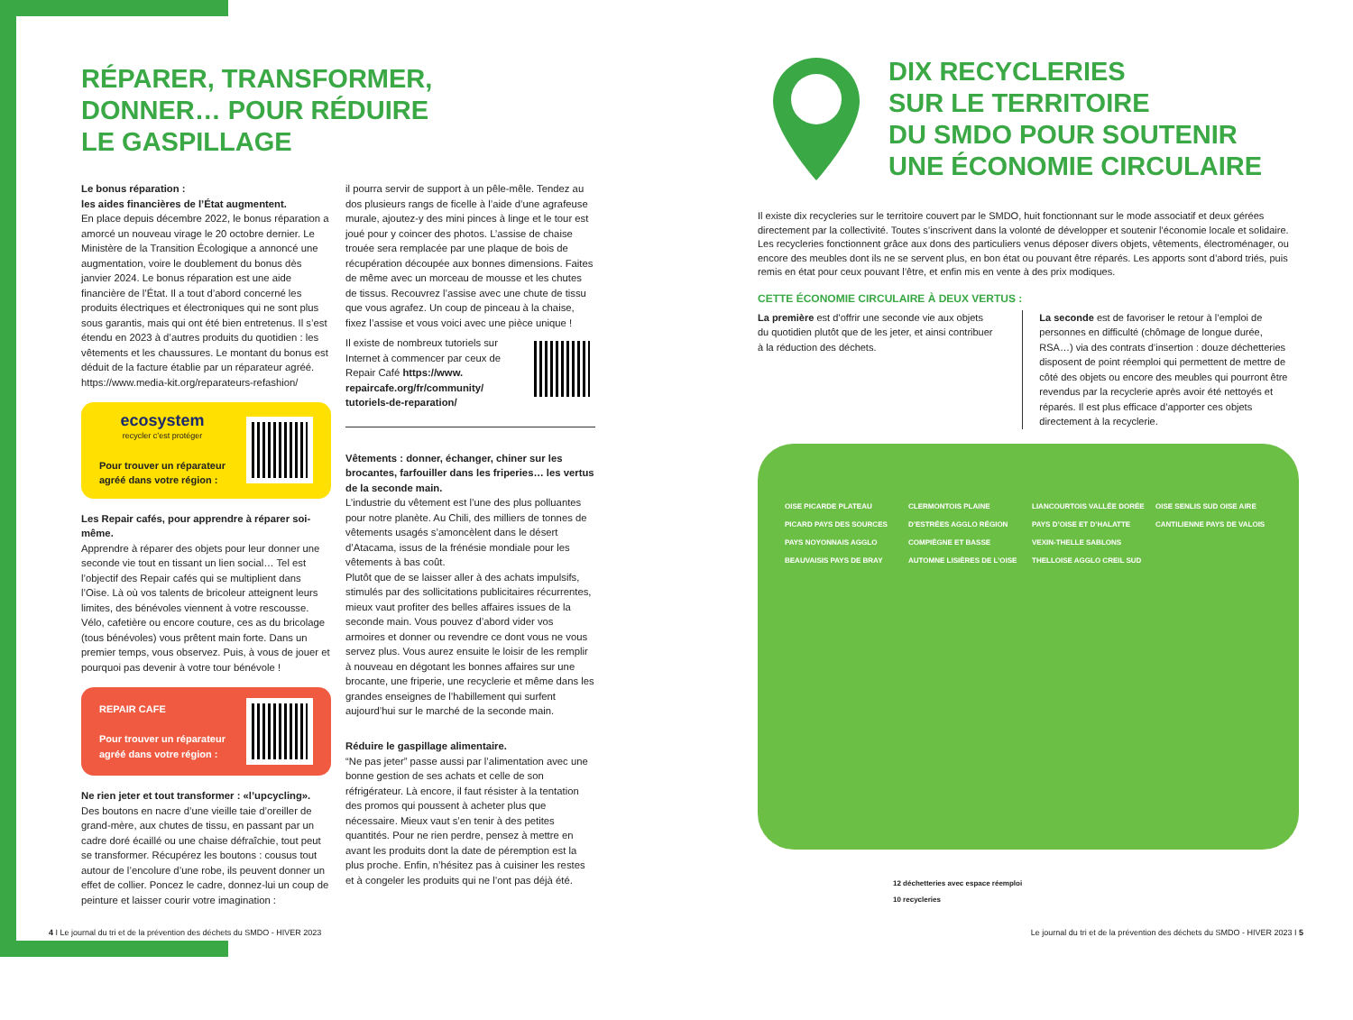RÉPARER, TRANSFORMER,
DONNER… POUR RÉDUIRE
LE GASPILLAGE
Le bonus réparation :
les aides financières de l’État augmentent.
En place depuis décembre 2022, le bonus réparation a amorcé un nouveau virage le 20 octobre dernier. Le Ministère de la Transition Écologique a annoncé une augmentation, voire le doublement du bonus dès janvier 2024. Le bonus réparation est une aide financière de l’État. Il a tout d’abord concerné les produits électriques et électroniques qui ne sont plus sous garantis, mais qui ont été bien entretenus. Il s’est étendu en 2023 à d’autres produits du quotidien : les vêtements et les chaussures. Le montant du bonus est déduit de la facture établie par un réparateur agréé.
https://www.media-kit.org/reparateurs-refashion/
ecosystem
recycler c’est protéger
Pour trouver un réparateur
agréé dans votre région :
Les Repair cafés, pour apprendre à réparer soi-même.
Apprendre à réparer des objets pour leur donner une seconde vie tout en tissant un lien social… Tel est l’objectif des Repair cafés qui se multiplient dans l’Oise. Là où vos talents de bricoleur atteignent leurs limites, des bénévoles viennent à votre rescousse. Vélo, cafetière ou encore couture, ces as du bricolage (tous bénévoles) vous prêtent main forte. Dans un premier temps, vous observez. Puis, à vous de jouer et pourquoi pas devenir à votre tour bénévole !
REPAIR CAFE
Pour trouver un réparateur
agréé dans votre région :
Ne rien jeter et tout transformer : «l’upcycling».
Des boutons en nacre d’une vieille taie d’oreiller de grand-mère, aux chutes de tissu, en passant par un cadre doré écaillé ou une chaise défraîchie, tout peut se transformer. Récupérez les boutons : cousus tout autour de l’encolure d’une robe, ils peuvent donner un effet de collier. Poncez le cadre, donnez-lui un coup de peinture et laisser courir votre imagination :
il pourra servir de support à un pêle-mêle. Tendez au dos plusieurs rangs de ficelle à l’aide d’une agrafeuse murale, ajoutez-y des mini pinces à linge et le tour est joué pour y coincer des photos. L’assise de chaise trouée sera remplacée par une plaque de bois de récupération découpée aux bonnes dimensions. Faites de même avec un morceau de mousse et les chutes de tissus. Recouvrez l’assise avec une chute de tissu que vous agrafez. Un coup de pinceau à la chaise, fixez l’assise et vous voici avec une pièce unique !
Il existe de nombreux tutoriels sur Internet à commencer par ceux de Repair Café https://www. repaircafe.org/fr/community/ tutoriels-de-reparation/
Vêtements : donner, échanger, chiner sur les brocantes, farfouiller dans les friperies… les vertus de la seconde main.
L’industrie du vêtement est l’une des plus polluantes pour notre planète. Au Chili, des milliers de tonnes de vêtements usagés s’amoncèlent dans le désert d’Atacama, issus de la frénésie mondiale pour les vêtements à bas coût.
Plutôt que de se laisser aller à des achats impulsifs, stimulés par des sollicitations publicitaires récurrentes, mieux vaut profiter des belles affaires issues de la seconde main. Vous pouvez d’abord vider vos armoires et donner ou revendre ce dont vous ne vous servez plus. Vous aurez ensuite le loisir de les remplir à nouveau en dégotant les bonnes affaires sur une brocante, une friperie, une recyclerie et même dans les grandes enseignes de l’habillement qui surfent aujourd’hui sur le marché de la seconde main.
Réduire le gaspillage alimentaire.
“Ne pas jeter” passe aussi par l’alimentation avec une bonne gestion de ses achats et celle de son réfrigérateur. Là encore, il faut résister à la tentation des promos qui poussent à acheter plus que nécessaire. Mieux vaut s’en tenir à des petites quantités. Pour ne rien perdre, pensez à mettre en avant les produits dont la date de péremption est la plus proche. Enfin, n’hésitez pas à cuisiner les restes et à congeler les produits qui ne l’ont pas déjà été.
4 I Le journal du tri et de la prévention des déchets du SMDO - HIVER 2023
DIX RECYCLERIES
SUR LE TERRITOIRE
DU SMDO POUR SOUTENIR
UNE ÉCONOMIE CIRCULAIRE
Il existe dix recycleries sur le territoire couvert par le SMDO, huit fonctionnant sur le mode associatif et deux gérées directement par la collectivité. Toutes s’inscrivent dans la volonté de développer et soutenir l’économie locale et solidaire. Les recycleries fonctionnent grâce aux dons des particuliers venus déposer divers objets, vêtements, électroménager, ou encore des meubles dont ils ne se servent plus, en bon état ou pouvant être réparés. Les apports sont d’abord triés, puis remis en état pour ceux pouvant l’être, et enfin mis en vente à des prix modiques.
CETTE ÉCONOMIE CIRCULAIRE À DEUX VERTUS :
La première est d’offrir une seconde vie aux objets du quotidien plutôt que de les jeter, et ainsi contribuer à la réduction des déchets.
La seconde est de favoriser le retour à l’emploi de personnes en difficulté (chômage de longue durée, RSA…) via des contrats d’insertion : douze déchetteries disposent de point réemploi qui permettent de mettre de côté des objets ou encore des meubles qui pourront être revendus par la recyclerie après avoir été nettoyés et réparés. Il est plus efficace d’apporter ces objets directement à la recyclerie.
OISE PICARDE PLATEAU PICARD PAYS DES SOURCES PAYS NOYONNAIS AGGLO BEAUVAISIS PAYS DE BRAY CLERMONTOIS PLAINE D’ESTRÉES AGGLO RÉGION COMPIÈGNE ET BASSE AUTOMNE LISIÈRES DE L’OISE LIANCOURTOIS VALLÉE DORÉE PAYS D’OISE ET D’HALATTE VEXIN-THELLE SABLONS THELLOISE AGGLO CREIL SUD OISE SENLIS SUD OISE AIRE CANTILIENNE PAYS DE VALOIS
12 déchetteries avec espace réemploi
10 recycleries
Le journal du tri et de la prévention des déchets du SMDO - HIVER 2023 I 5